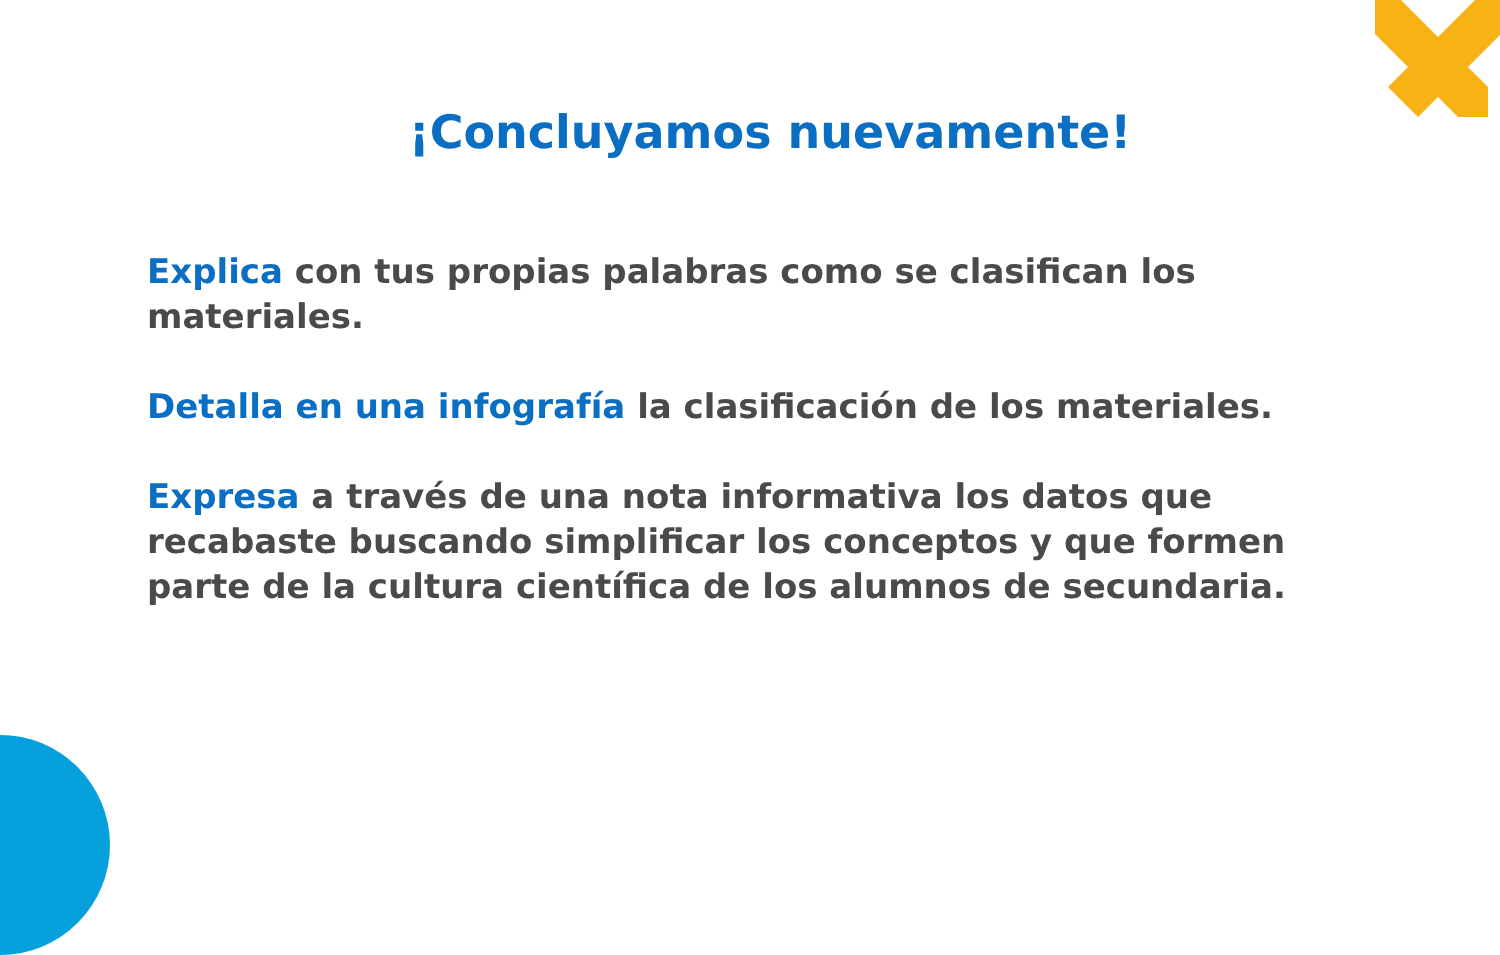¡Concluyamos nuevamente!
Explica con tus propias palabras como se clasifican los materiales.
Detalla en una infografía la clasificación de los materiales.
Expresa a través de una nota informativa los datos que recabaste buscando simplificar los conceptos y que formen parte de la cultura científica de los alumnos de secundaria.